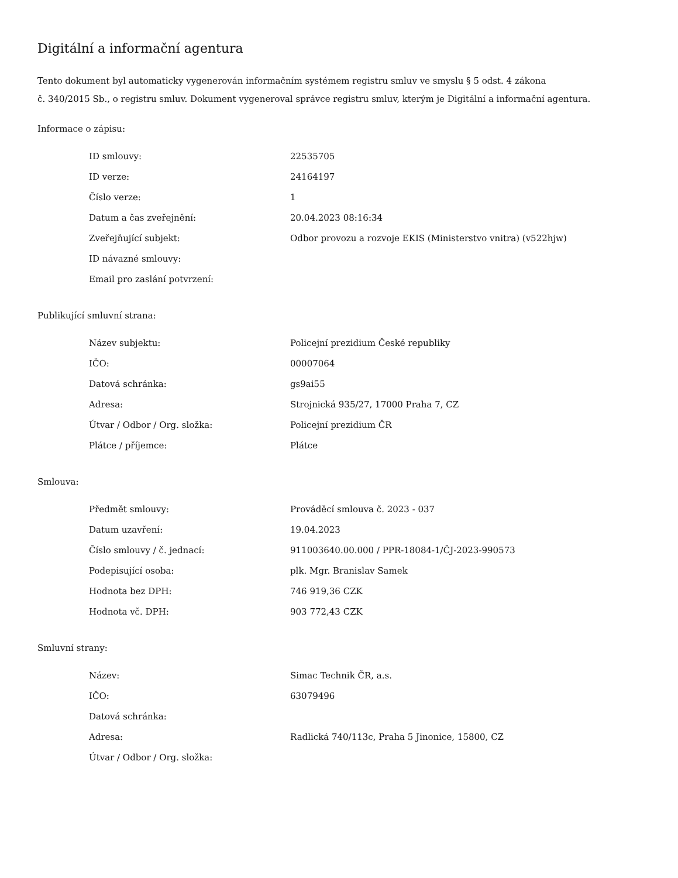Digitální a informační agentura
Tento dokument byl automaticky vygenerován informačním systémem registru smluv ve smyslu § 5 odst. 4 zákona
č. 340/2015 Sb., o registru smluv. Dokument vygeneroval správce registru smluv, kterým je Digitální a informační agentura.
Informace o zápisu:
| ID smlouvy: | 22535705 |
| ID verze: | 24164197 |
| Číslo verze: | 1 |
| Datum a čas zveřejnění: | 20.04.2023 08:16:34 |
| Zveřejňující subjekt: | Odbor provozu a rozvoje EKIS (Ministerstvo vnitra) (v522hjw) |
| ID návazné smlouvy: | |
| Email pro zaslání potvrzení: | |
Publikující smluvní strana:
| Název subjektu: | Policejní prezidium České republiky |
| IČO: | 00007064 |
| Datová schránka: | gs9ai55 |
| Adresa: | Strojnická 935/27, 17000 Praha 7, CZ |
| Útvar / Odbor / Org. složka: | Policejní prezidium ČR |
| Plátce / příjemce: | Plátce |
Smlouva:
| Předmět smlouvy: | Prováděcí smlouva č. 2023 - 037 |
| Datum uzavření: | 19.04.2023 |
| Číslo smlouvy / č. jednací: | 911003640.00.000 / PPR-18084-1/ČJ-2023-990573 |
| Podepisující osoba: | plk. Mgr. Branislav Samek |
| Hodnota bez DPH: | 746 919,36 CZK |
| Hodnota vč. DPH: | 903 772,43 CZK |
Smluvní strany:
| Název: | Simac Technik ČR, a.s. |
| IČO: | 63079496 |
| Datová schránka: | |
| Adresa: | Radlická 740/113c, Praha 5 Jinonice, 15800, CZ |
| Útvar / Odbor / Org. složka: | |